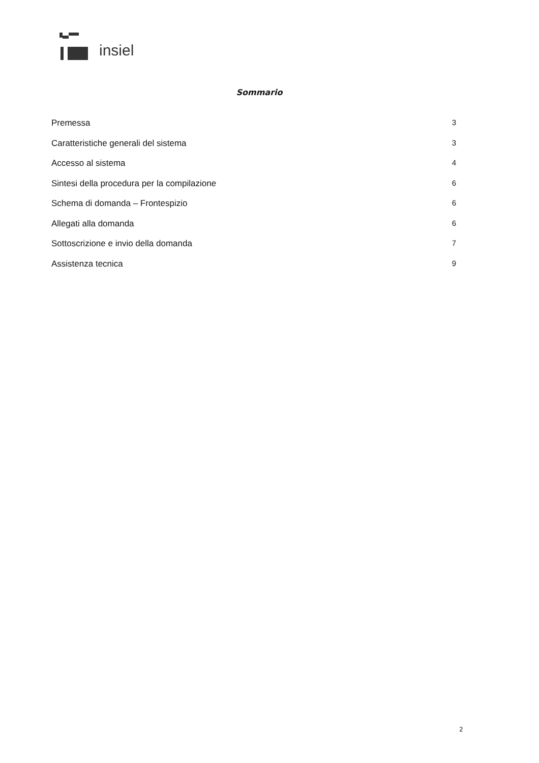insiel
Sommario
Premessa 3
Caratteristiche generali del sistema 3
Accesso al sistema 4
Sintesi della procedura per la compilazione 6
Schema di domanda – Frontespizio 6
Allegati alla domanda 6
Sottoscrizione e invio della domanda 7
Assistenza tecnica 9
2